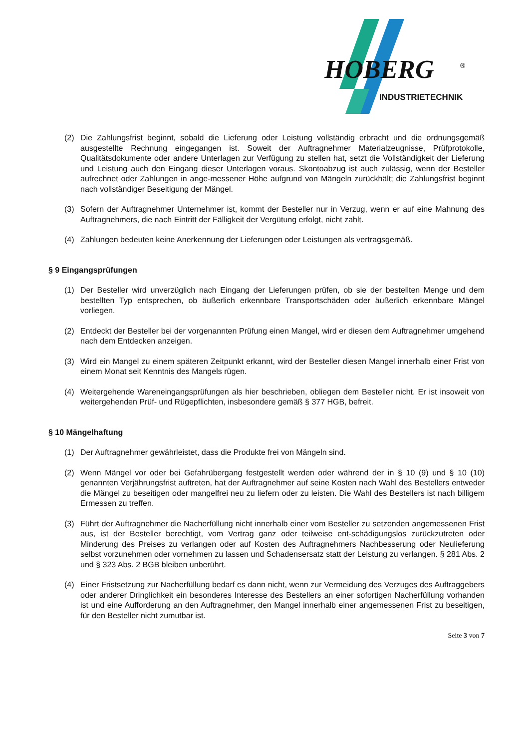HOBERG
®
INDUSTRIETECHNIK
(2) Die Zahlungsfrist beginnt, sobald die Lieferung oder Leistung vollständig erbracht und die ordnungsgemäß ausgestellte Rechnung eingegangen ist. Soweit der Auftragnehmer Materialzeugnisse, Prüfprotokolle, Qualitätsdokumente oder andere Unterlagen zur Verfügung zu stellen hat, setzt die Vollständigkeit der Lieferung und Leistung auch den Eingang dieser Unterlagen voraus. Skontoabzug ist auch zulässig, wenn der Besteller aufrechnet oder Zahlungen in ange-messener Höhe aufgrund von Mängeln zurückhält; die Zahlungsfrist beginnt nach vollständiger Beseitigung der Mängel.
(3) Sofern der Auftragnehmer Unternehmer ist, kommt der Besteller nur in Verzug, wenn er auf eine Mahnung des Auftragnehmers, die nach Eintritt der Fälligkeit der Vergütung erfolgt, nicht zahlt.
(4) Zahlungen bedeuten keine Anerkennung der Lieferungen oder Leistungen als vertragsgemäß.
§ 9 Eingangsprüfungen
(1) Der Besteller wird unverzüglich nach Eingang der Lieferungen prüfen, ob sie der bestellten Menge und dem bestellten Typ entsprechen, ob äußerlich erkennbare Transportschäden oder äußerlich erkennbare Mängel vorliegen.
(2) Entdeckt der Besteller bei der vorgenannten Prüfung einen Mangel, wird er diesen dem Auftragnehmer umgehend nach dem Entdecken anzeigen.
(3) Wird ein Mangel zu einem späteren Zeitpunkt erkannt, wird der Besteller diesen Mangel innerhalb einer Frist von einem Monat seit Kenntnis des Mangels rügen.
(4) Weitergehende Wareneingangsprüfungen als hier beschrieben, obliegen dem Besteller nicht. Er ist insoweit von weitergehenden Prüf- und Rügepflichten, insbesondere gemäß § 377 HGB, befreit.
§ 10 Mängelhaftung
(1) Der Auftragnehmer gewährleistet, dass die Produkte frei von Mängeln sind.
(2) Wenn Mängel vor oder bei Gefahrübergang festgestellt werden oder während der in § 10 (9) und § 10 (10) genannten Verjährungsfrist auftreten, hat der Auftragnehmer auf seine Kosten nach Wahl des Bestellers entweder die Mängel zu beseitigen oder mangelfrei neu zu liefern oder zu leisten. Die Wahl des Bestellers ist nach billigem Ermessen zu treffen.
(3) Führt der Auftragnehmer die Nacherfüllung nicht innerhalb einer vom Besteller zu setzenden angemessenen Frist aus, ist der Besteller berechtigt, vom Vertrag ganz oder teilweise ent-schädigungslos zurückzutreten oder Minderung des Preises zu verlangen oder auf Kosten des Auftragnehmers Nachbesserung oder Neulieferung selbst vorzunehmen oder vornehmen zu lassen und Schadensersatz statt der Leistung zu verlangen. § 281 Abs. 2 und § 323 Abs. 2 BGB bleiben unberührt.
(4) Einer Fristsetzung zur Nacherfüllung bedarf es dann nicht, wenn zur Vermeidung des Verzuges des Auftraggebers oder anderer Dringlichkeit ein besonderes Interesse des Bestellers an einer sofortigen Nacherfüllung vorhanden ist und eine Aufforderung an den Auftragnehmer, den Mangel innerhalb einer angemessenen Frist zu beseitigen, für den Besteller nicht zumutbar ist.
Seite 3 von 7